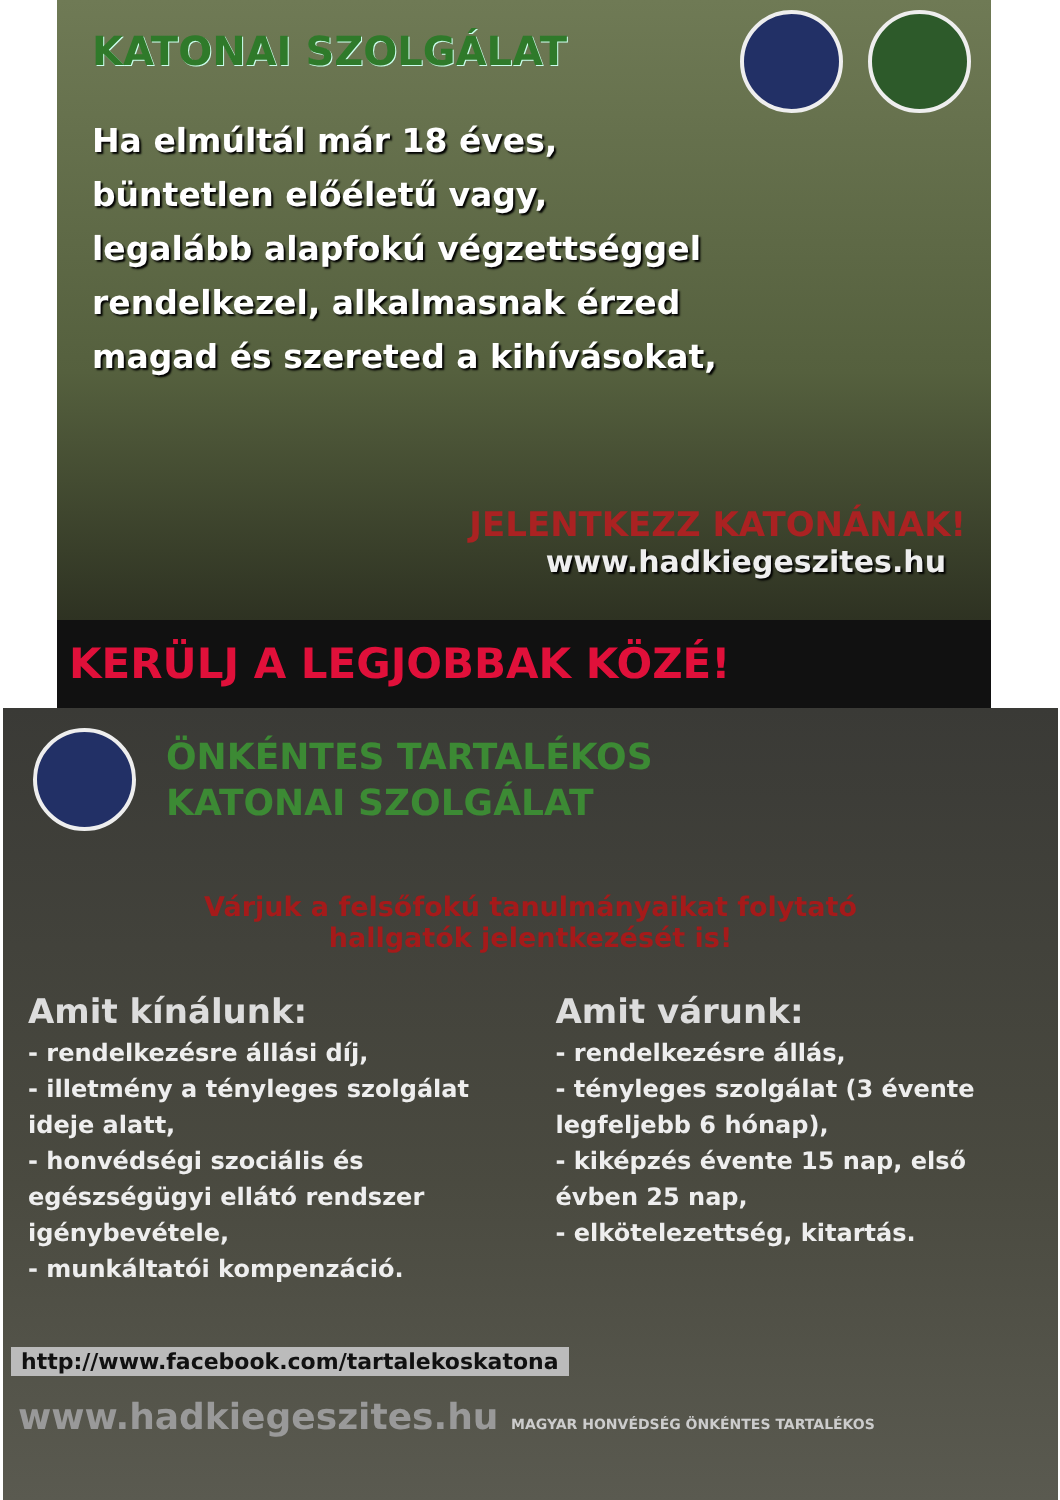KATONAI SZOLGÁLAT
Ha elmúltál már 18 éves,
büntetlen előéletű vagy,
legalább alapfokú végzettséggel
rendelkezel, alkalmasnak érzed
magad és szereted a kihívásokat,
JELENTKEZZ KATONÁNAK!
www.hadkiegeszites.hu
KERÜLJ A LEGJOBBAK KÖZÉ!
ÖNKÉNTES TARTALÉKOS
KATONAI SZOLGÁLAT
Várjuk a felsőfokú tanulmányaikat folytató
hallgatók jelentkezését is!
Amit kínálunk:
- rendelkezésre állási díj,
- illetmény a tényleges szolgálat ideje alatt,
- honvédségi szociális és egészségügyi ellátó rendszer igénybevétele,
- munkáltatói kompenzáció.
Amit várunk:
- rendelkezésre állás,
- tényleges szolgálat (3 évente legfeljebb 6 hónap),
- kiképzés évente 15 nap, első évben 25 nap,
- elkötelezettség, kitartás.
http://www.facebook.com/tartalekoskatona
www.hadkiegeszites.hu MAGYAR HONVÉDSÉG ÖNKÉNTES TARTALÉKOS